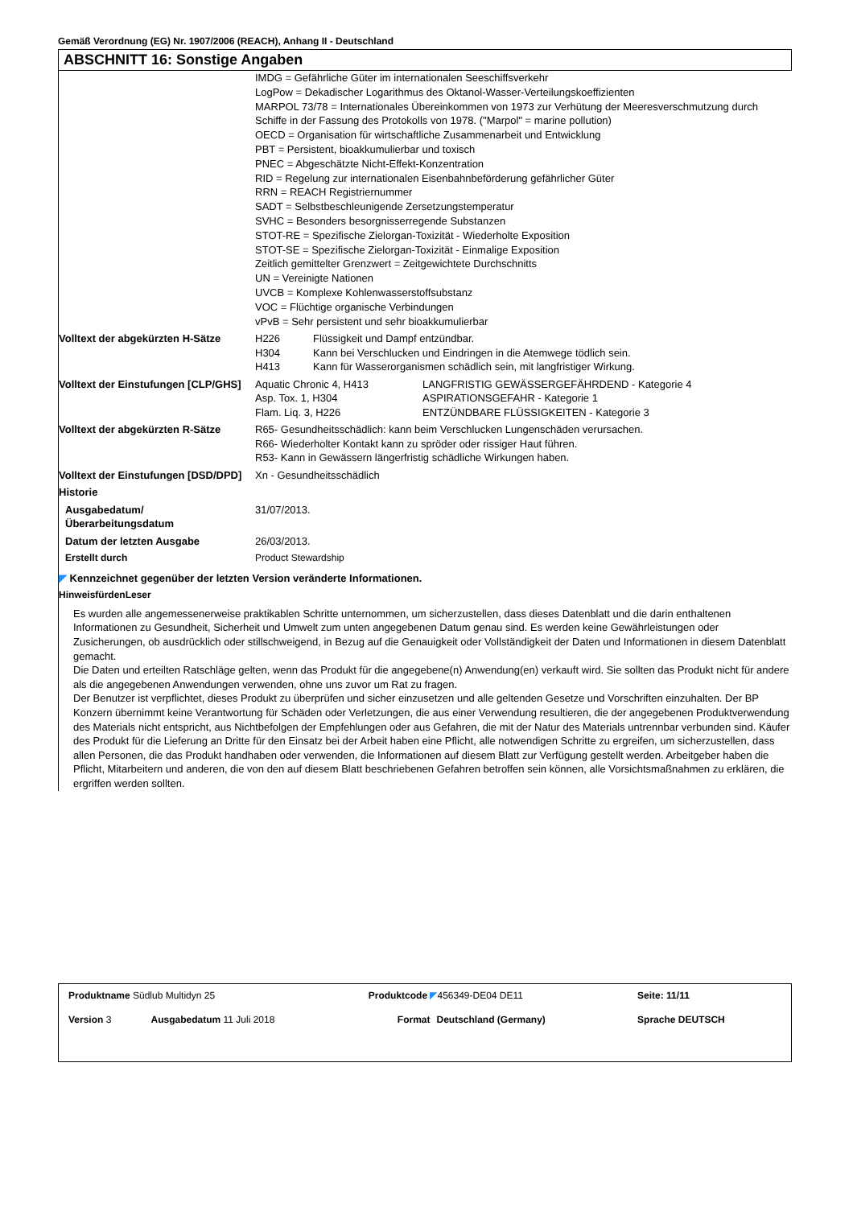Gemäß Verordnung (EG) Nr. 1907/2006 (REACH), Anhang II - Deutschland
ABSCHNITT 16: Sonstige Angaben
| | IMDG = Gefährliche Güter im internationalen Seeschiffsverkehr LogPow = Dekadischer Logarithmus des Oktanol-Wasser-Verteilungskoeffizienten MARPOL 73/78 = Internationales Übereinkommen von 1973 zur Verhütung der Meeresverschmutzung durch Schiffe in der Fassung des Protokolls von 1978. ("Marpol" = marine pollution) OECD = Organisation für wirtschaftliche Zusammenarbeit und Entwicklung PBT = Persistent, bioakkumulierbar und toxisch PNEC = Abgeschätzte Nicht-Effekt-Konzentration RID = Regelung zur internationalen Eisenbahnbeförderung gefährlicher Güter RRN = REACH Registriernummer SADT = Selbstbeschleunigende Zersetzungstemperatur SVHC = Besonders besorgnisserregende Substanzen STOT-RE = Spezifische Zielorgan-Toxizität - Wiederholte Exposition STOT-SE = Spezifische Zielorgan-Toxizität - Einmalige Exposition Zeitlich gemittelter Grenzwert = Zeitgewichtete Durchschnitts UN = Vereinigte Nationen UVCB = Komplexe Kohlenwasserstoffsubstanz VOC = Flüchtige organische Verbindungen vPvB = Sehr persistent und sehr bioakkumulierbar |
| Volltext der abgekürzten H-Sätze | / H226 / Flüssigkeit und Dampf entzündbar. / / H304 / Kann bei Verschlucken und Eindringen in die Atemwege tödlich sein. / / H413 / Kann für Wasserorganismen schädlich sein, mit langfristiger Wirkung. / |
| Volltext der Einstufungen [CLP/GHS] | / Aquatic Chronic 4, H413 / LANGFRISTIG GEWÄSSERGEFÄHRDEND - Kategorie 4 / / Asp. Tox. 1, H304 / ASPIRATIONSGEFAHR - Kategorie 1 / / Flam. Liq. 3, H226 / ENTZÜNDBARE FLÜSSIGKEITEN - Kategorie 3 / |
| Volltext der abgekürzten R-Sätze | R65- Gesundheitsschädlich: kann beim Verschlucken Lungenschäden verursachen. R66- Wiederholter Kontakt kann zu spröder oder rissiger Haut führen. R53- Kann in Gewässern längerfristig schädliche Wirkungen haben. |
| Volltext der Einstufungen [DSD/DPD] | Xn - Gesundheitsschädlich |
| Historie | |
| Ausgabedatum/ Überarbeitungsdatum | 31/07/2013. |
| Datum der letzten Ausgabe | 26/03/2013. |
| Erstellt durch | Product Stewardship |
◤ Kennzeichnet gegenüber der letzten Version veränderte Informationen.
HinweisfürdenLeser
Es wurden alle angemessenerweise praktikablen Schritte unternommen, um sicherzustellen, dass dieses Datenblatt und die darin enthaltenen Informationen zu Gesundheit, Sicherheit und Umwelt zum unten angegebenen Datum genau sind. Es werden keine Gewährleistungen oder Zusicherungen, ob ausdrücklich oder stillschweigend, in Bezug auf die Genauigkeit oder Vollständigkeit der Daten und Informationen in diesem Datenblatt gemacht.
Die Daten und erteilten Ratschläge gelten, wenn das Produkt für die angegebene(n) Anwendung(en) verkauft wird. Sie sollten das Produkt nicht für andere als die angegebenen Anwendungen verwenden, ohne uns zuvor um Rat zu fragen.
Der Benutzer ist verpflichtet, dieses Produkt zu überprüfen und sicher einzusetzen und alle geltenden Gesetze und Vorschriften einzuhalten. Der BP Konzern übernimmt keine Verantwortung für Schäden oder Verletzungen, die aus einer Verwendung resultieren, die der angegebenen Produktverwendung des Materials nicht entspricht, aus Nichtbefolgen der Empfehlungen oder aus Gefahren, die mit der Natur des Materials untrennbar verbunden sind. Käufer des Produkt für die Lieferung an Dritte für den Einsatz bei der Arbeit haben eine Pflicht, alle notwendigen Schritte zu ergreifen, um sicherzustellen, dass allen Personen, die das Produkt handhaben oder verwenden, die Informationen auf diesem Blatt zur Verfügung gestellt werden. Arbeitgeber haben die Pflicht, Mitarbeitern und anderen, die von den auf diesem Blatt beschriebenen Gefahren betroffen sein können, alle Vorsichtsmaßnahmen zu erklären, die ergriffen werden sollten.
| Produktname Südlub Multidyn 25 | | Produktcode ◤ 456349-DE04 DE11 | | Seite: 11/11 |
| Version 3 | Ausgabedatum 11 Juli 2018 | Format | Deutschland (Germany) | Sprache DEUTSCH |